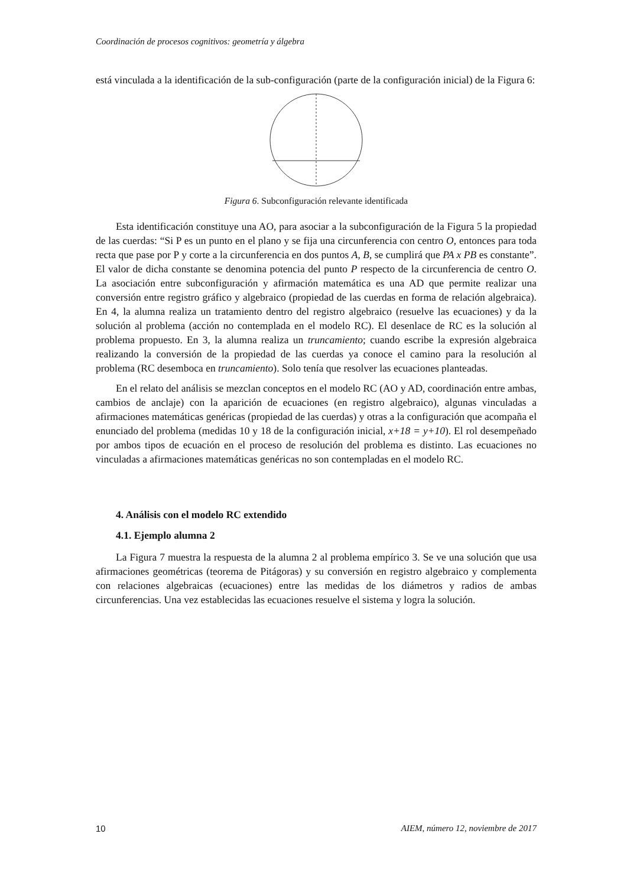Coordinación de procesos cognitivos: geometría y álgebra
está vinculada a la identificación de la sub-configuración (parte de la configuración inicial) de la Figura 6:
Figura 6. Subconfiguración relevante identificada
Esta identificación constituye una AO, para asociar a la subconfiguración de la Figura 5 la propiedad de las cuerdas: “Si P es un punto en el plano y se fija una circunferencia con centro O, entonces para toda recta que pase por P y corte a la circunferencia en dos puntos A, B, se cumplirá que PA x PB es constante”. El valor de dicha constante se denomina potencia del punto P respecto de la circunferencia de centro O. La asociación entre subconfiguración y afirmación matemática es una AD que permite realizar una conversión entre registro gráfico y algebraico (propiedad de las cuerdas en forma de relación algebraica). En 4, la alumna realiza un tratamiento dentro del registro algebraico (resuelve las ecuaciones) y da la solución al problema (acción no contemplada en el modelo RC). El desenlace de RC es la solución al problema propuesto. En 3, la alumna realiza un truncamiento; cuando escribe la expresión algebraica realizando la conversión de la propiedad de las cuerdas ya conoce el camino para la resolución al problema (RC desemboca en truncamiento). Solo tenía que resolver las ecuaciones planteadas.
En el relato del análisis se mezclan conceptos en el modelo RC (AO y AD, coordinación entre ambas, cambios de anclaje) con la aparición de ecuaciones (en registro algebraico), algunas vinculadas a afirmaciones matemáticas genéricas (propiedad de las cuerdas) y otras a la configuración que acompaña el enunciado del problema (medidas 10 y 18 de la configuración inicial, x+18 = y+10). El rol desempeñado por ambos tipos de ecuación en el proceso de resolución del problema es distinto. Las ecuaciones no vinculadas a afirmaciones matemáticas genéricas no son contempladas en el modelo RC.
4. Análisis con el modelo RC extendido
4.1. Ejemplo alumna 2
La Figura 7 muestra la respuesta de la alumna 2 al problema empírico 3. Se ve una solución que usa afirmaciones geométricas (teorema de Pitágoras) y su conversión en registro algebraico y complementa con relaciones algebraicas (ecuaciones) entre las medidas de los diámetros y radios de ambas circunferencias. Una vez establecidas las ecuaciones resuelve el sistema y logra la solución.
10 AIEM, número 12, noviembre de 2017